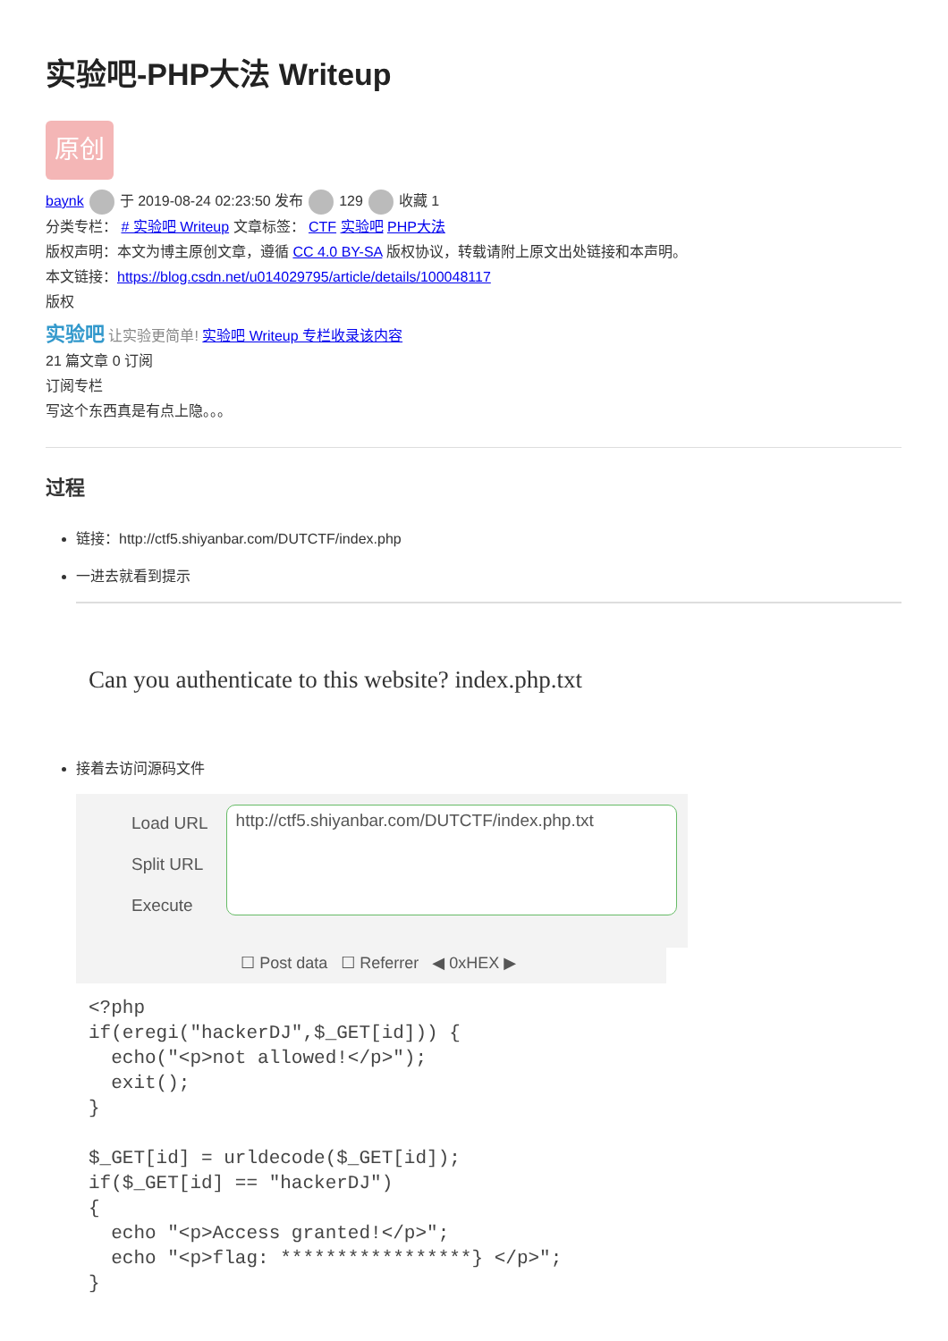实验吧-PHP大法 Writeup
原创
baynk 于 2019-08-24 02:23:50 发布 129 收藏 1
分类专栏： # 实验吧 Writeup 文章标签： CTF 实验吧 PHP大法
版权声明：本文为博主原创文章，遵循 CC 4.0 BY-SA 版权协议，转载请附上原文出处链接和本声明。
本文链接：https://blog.csdn.net/u014029795/article/details/100048117
版权
实验吧 让实验更简单! 实验吧 Writeup 专栏收录该内容
21 篇文章 0 订阅
订阅专栏
写这个东西真是有点上隐。。。
过程
链接：http://ctf5.shiyanbar.com/DUTCTF/index.php
一进去就看到提示
Can you authenticate to this website? index.php.txt
接着去访问源码文件
Load URL
Split URL
Execute
http://ctf5.shiyanbar.com/DUTCTF/index.php.txt
☐ Post data ☐ Referrer ◀ 0xHEX ▶
<?php
if(eregi("hackerDJ",$_GET[id])) {
  echo("<p>not allowed!</p>");
  exit();
}

$_GET[id] = urldecode($_GET[id]);
if($_GET[id] == "hackerDJ")
{
  echo "<p>Access granted!</p>";
  echo "<p>flag: *****************} </p>";
}